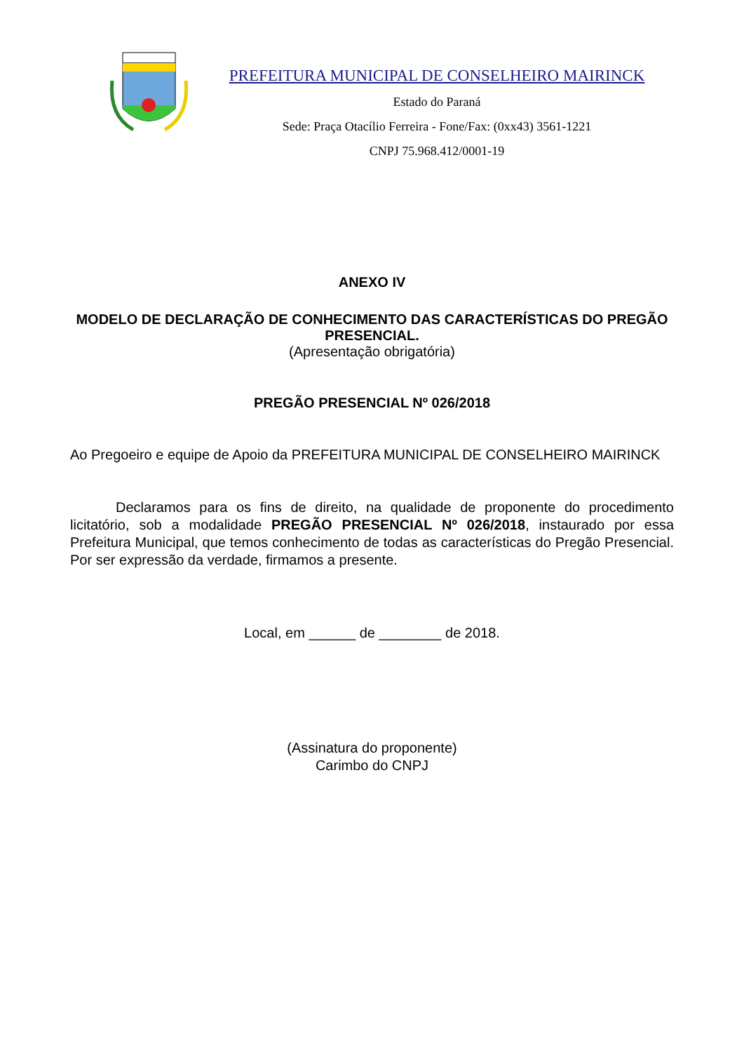PREFEITURA MUNICIPAL DE CONSELHEIRO MAIRINCK
Estado do Paraná
Sede: Praça Otacílio Ferreira - Fone/Fax: (0xx43) 3561-1221
CNPJ 75.968.412/0001-19
ANEXO IV
MODELO DE DECLARAÇÃO DE CONHECIMENTO DAS CARACTERÍSTICAS DO PREGÃO PRESENCIAL.
(Apresentação obrigatória)
PREGÃO PRESENCIAL Nº 026/2018
Ao Pregoeiro e equipe de Apoio da PREFEITURA MUNICIPAL DE CONSELHEIRO MAIRINCK
Declaramos para os fins de direito, na qualidade de proponente do procedimento licitatório, sob a modalidade PREGÃO PRESENCIAL Nº 026/2018, instaurado por essa Prefeitura Municipal, que temos conhecimento de todas as características do Pregão Presencial. Por ser expressão da verdade, firmamos a presente.
Local, em ______ de ________ de 2018.
(Assinatura do proponente)
Carimbo do CNPJ